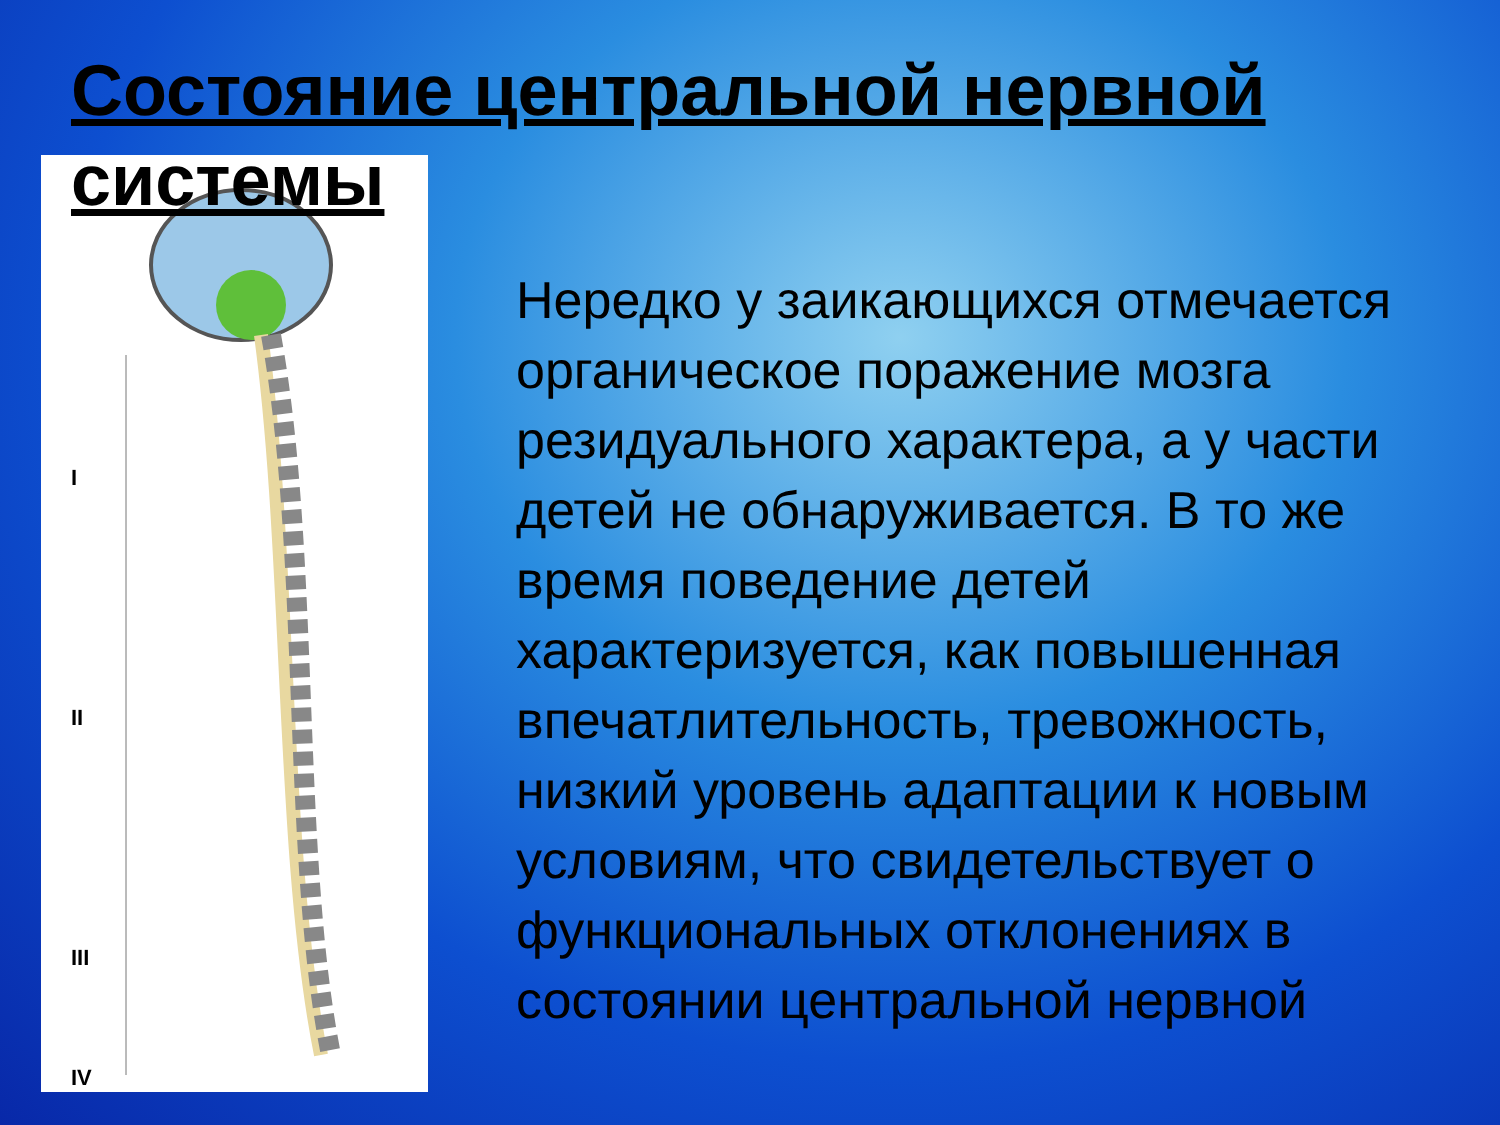Состояние центральной нервной системы
I
II
III
IV
Нередко у заикающихся отмечается органическое поражение мозга резидуального характера, а у части детей не обнаруживается. В то же время поведение детей характеризуется, как повышенная впечатлительность, тревожность, низкий уровень адаптации к новым условиям, что свидетельствует о функциональных отклонениях в состоянии центральной нервной